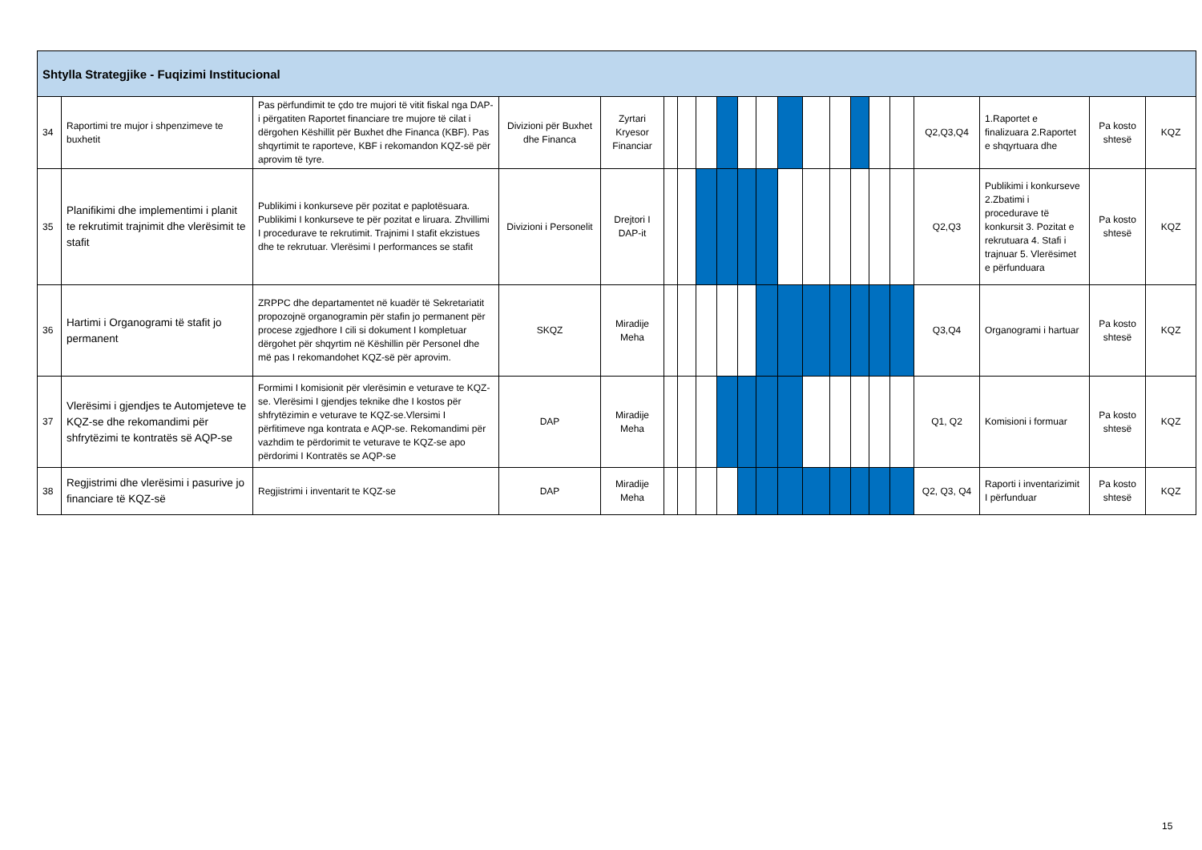| Shtylla Strategjike - Fuqizimi Institucional | | | | | | | | | | | | | | | | | | | | |
| --- | --- | --- | --- | --- | --- | --- | --- | --- | --- | --- | --- | --- | --- | --- | --- | --- | --- | --- | --- | --- |
| 34 | Raportimi tre mujor i shpenzimeve te buxhetit | Pas përfundimit te çdo tre mujori të vitit fiskal nga DAP-i përgatiten Raportet financiare tre mujore të cilat i dërgohen Këshillit për Buxhet dhe Financa (KBF). Pas shqyrtimit te raporteve, KBF i rekomandon KQZ-së për aprovim të tyre. | Divizioni për Buxhet dhe Financa | Zyrtari Kryesor Financiar | | | | | | | | | | | | | Q2,Q3,Q4 | 1.Raportet e finalizuara 2.Raportet e shqyrtuara dhe | Pa kosto shtesë | KQZ |
| 35 | Planifikimi dhe implementimi i planit te rekrutimit trajnimit dhe vlerësimit te stafit | Publikimi i konkurseve për pozitat e paplotësuara. Publikimi I konkurseve te për pozitat e liruara. Zhvillimi I procedurave te rekrutimit. Trajnimi I stafit ekzistues dhe te rekrutuar. Vlerësimi I performances se stafit | Divizioni i Personelit | Drejtori I DAP-it | | | | | | | | | | | | | Q2,Q3 | Publikimi i konkurseve 2.Zbatimi i procedurave të konkursit 3. Pozitat e rekrutuara 4. Stafi i trajnuar 5. Vlerësimet e përfunduara | Pa kosto shtesë | KQZ |
| 36 | Hartimi i Organogrami të stafit jo permanent | ZRPPC dhe departamentet në kuadër të Sekretariatit propozojnë organogramin për stafin jo permanent për procese zgjedhore I cili si dokument I kompletuar dërgohet për shqyrtim në Këshillin për Personel dhe më pas I rekomandohet KQZ-së për aprovim. | SKQZ | Miradije Meha | | | | | | | | | | | | | Q3,Q4 | Organogrami i hartuar | Pa kosto shtesë | KQZ |
| 37 | Vlerësimi i gjendjes te Automjeteve te KQZ-se dhe rekomandimi për shfrytëzimi te kontratës së AQP-se | Formimi I komisionit për vlerësimin e veturave te KQZ-se. Vlerësimi I gjendjes teknike dhe I kostos për shfrytëzimin e veturave te KQZ-se.Vlersimi I përfitimeve nga kontrata e AQP-se. Rekomandimi për vazhdim te përdorimit te veturave te KQZ-se apo përdorimi I Kontratës se AQP-se | DAP | Miradije Meha | | | | | | | | | | | | | Q1, Q2 | Komisioni i formuar | Pa kosto shtesë | KQZ |
| 38 | Regjistrimi dhe vlerësimi i pasurive jo financiare të KQZ-së | Regjistrimi i inventarit te KQZ-se | DAP | Miradije Meha | | | | | | | | | | | | | Q2, Q3, Q4 | Raporti i inventarizimit I përfunduar | Pa kosto shtesë | KQZ |
15